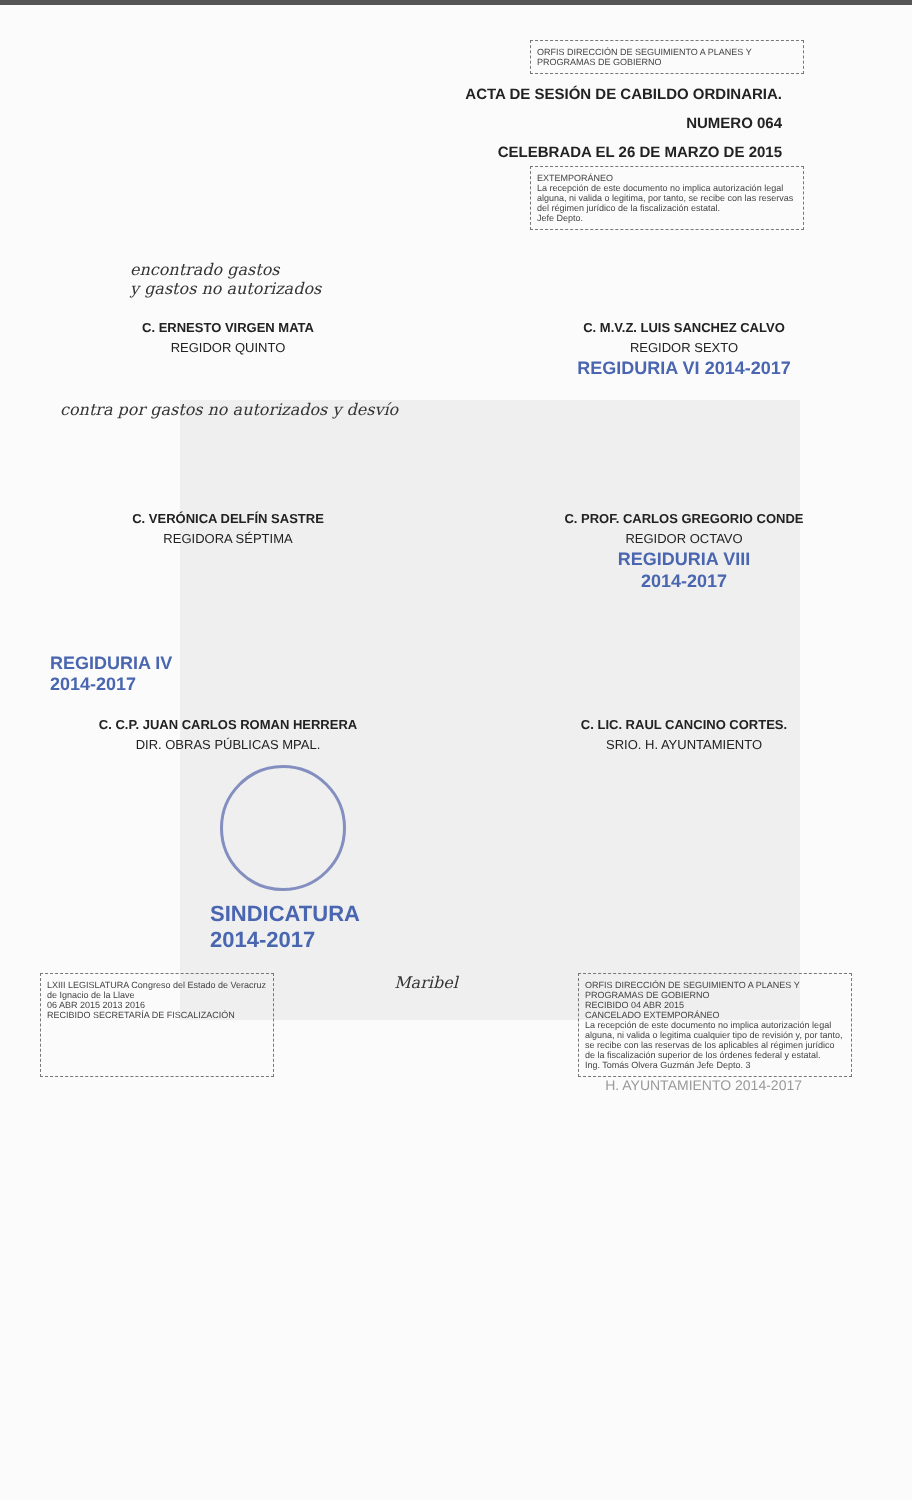ORFIS DIRECCIÓN DE SEGUIMIENTO A PLANES Y PROGRAMAS DE GOBIERNO
ACTA DE SESIÓN DE CABILDO ORDINARIA.
NUMERO 064
CELEBRADA EL 26 DE MARZO DE 2015
EXTEMPORÁNEO
La recepción de este documento no implica autorización legal alguna, ni valida o legitima, por tanto, se recibe con las reservas del régimen jurídico de la fiscalización estatal.
Jefe Depto.
encontrado gastos
y gastos no autorizados
C. ERNESTO VIRGEN MATA
REGIDOR QUINTO
C. M.V.Z. LUIS SANCHEZ CALVO
REGIDOR SEXTO
REGIDURIA VI 2014-2017
contra por gastos no autorizados y desvío
C. VERÓNICA DELFÍN SASTRE
REGIDORA SÉPTIMA
C. PROF. CARLOS GREGORIO CONDE
REGIDOR OCTAVO
REGIDURIA VIII
2014-2017
REGIDURIA IV
2014-2017
C. C.P. JUAN CARLOS ROMAN HERRERA
DIR. OBRAS PÚBLICAS MPAL.
C. LIC. RAUL CANCINO CORTES.
SRIO. H. AYUNTAMIENTO
SINDICATURA
2014-2017
LXIII LEGISLATURA Congreso del Estado de Veracruz de Ignacio de la Llave
06 ABR 2015 2013 2016
RECIBIDO SECRETARÍA DE FISCALIZACIÓN
Maribel
ORFIS DIRECCIÓN DE SEGUIMIENTO A PLANES Y PROGRAMAS DE GOBIERNO
RECIBIDO 04 ABR 2015
CANCELADO EXTEMPORÁNEO
La recepción de este documento no implica autorización legal alguna, ni valida o legitima cualquier tipo de revisión y, por tanto, se recibe con las reservas de los aplicables al régimen jurídico de la fiscalización superior de los órdenes federal y estatal.
Ing. Tomás Olvera Guzmán Jefe Depto. 3
H. AYUNTAMIENTO 2014-2017